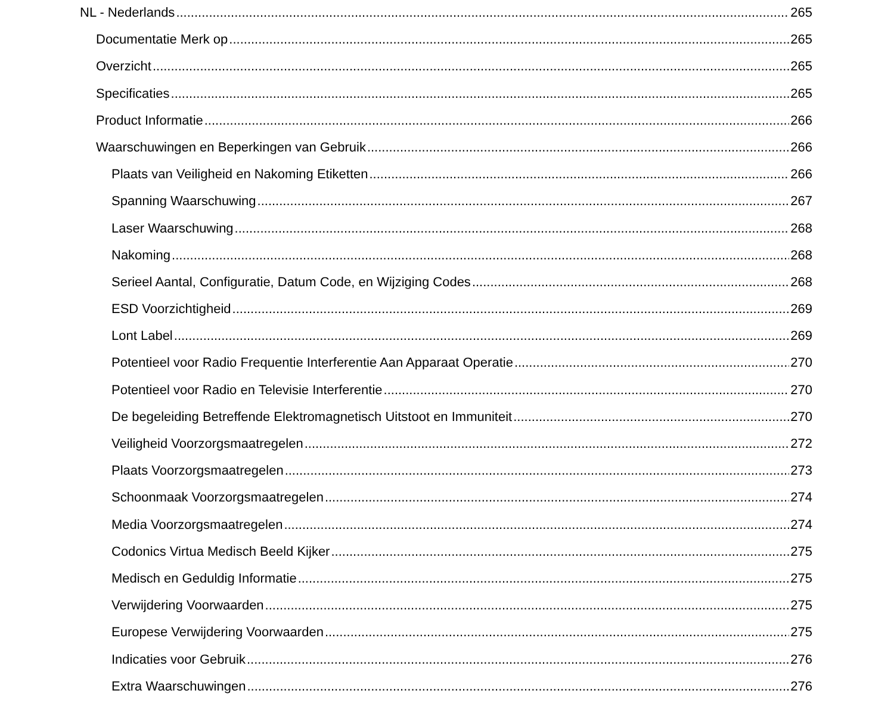NL - Nederlands 265
Documentatie Merk op 265
Overzicht 265
Specificaties 265
Product Informatie 266
Waarschuwingen en Beperkingen van Gebruik 266
Plaats van Veiligheid en Nakoming Etiketten 266
Spanning Waarschuwing 267
Laser Waarschuwing 268
Nakoming 268
Serieel Aantal, Configuratie, Datum Code, en Wijziging Codes 268
ESD Voorzichtigheid 269
Lont Label 269
Potentieel voor Radio Frequentie Interferentie Aan Apparaat Operatie 270
Potentieel voor Radio en Televisie Interferentie 270
De begeleiding Betreffende Elektromagnetisch Uitstoot en Immuniteit 270
Veiligheid Voorzorgsmaatregelen 272
Plaats Voorzorgsmaatregelen 273
Schoonmaak Voorzorgsmaatregelen 274
Media Voorzorgsmaatregelen 274
Codonics Virtua Medisch Beeld Kijker 275
Medisch en Geduldig Informatie 275
Verwijdering Voorwaarden 275
Europese Verwijdering Voorwaarden 275
Indicaties voor Gebruik 276
Extra Waarschuwingen 276